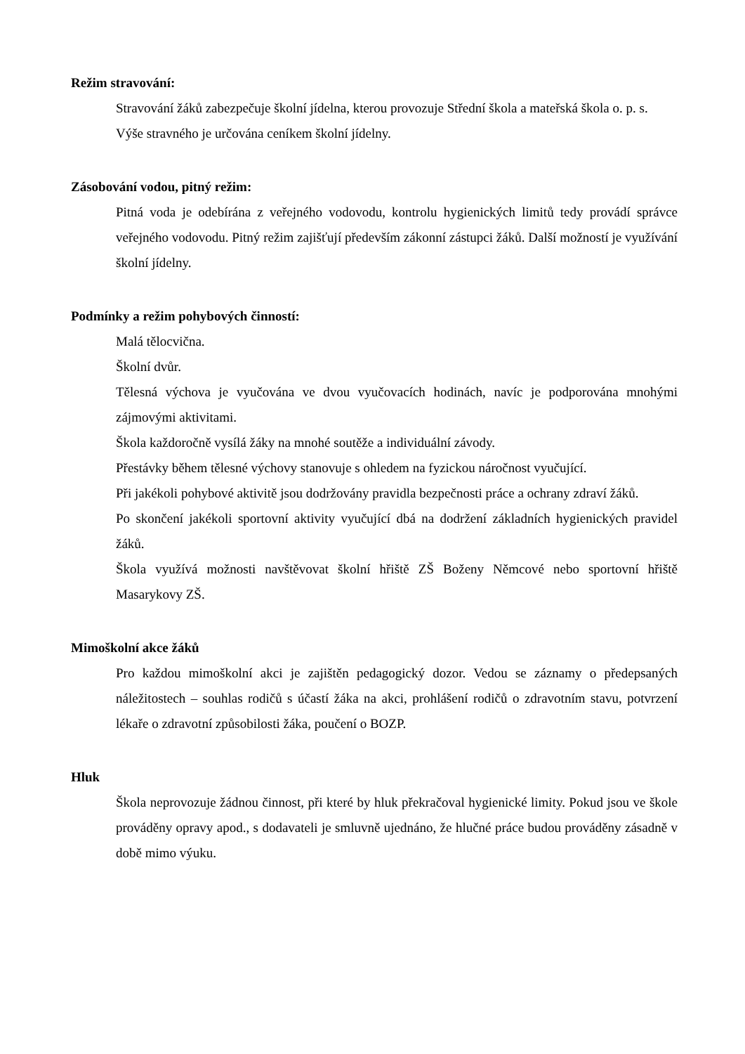Režim stravování:
Stravování žáků zabezpečuje školní jídelna, kterou provozuje Střední škola a mateřská škola o. p. s.
Výše stravného je určována ceníkem školní jídelny.
Zásobování vodou, pitný režim:
Pitná voda je odebírána z veřejného vodovodu, kontrolu hygienických limitů tedy provádí správce veřejného vodovodu. Pitný režim zajišťují především zákonní zástupci žáků. Další možností je využívání školní jídelny.
Podmínky a režim pohybových činností:
Malá tělocvična.
Školní dvůr.
Tělesná výchova je vyučována ve dvou vyučovacích hodinách, navíc je podporována mnohými zájmovými aktivitami.
Škola každoročně vysílá žáky na mnohé soutěže a individuální závody.
Přestávky během tělesné výchovy stanovuje s ohledem na fyzickou náročnost vyučující.
Při jakékoli pohybové aktivitě jsou dodržovány pravidla bezpečnosti práce a ochrany zdraví žáků.
Po skončení jakékoli sportovní aktivity vyučující dbá na dodržení základních hygienických pravidel žáků.
Škola využívá možnosti navštěvovat školní hřiště ZŠ Boženy Němcové nebo sportovní hřiště Masarykovy ZŠ.
Mimoškolní akce žáků
Pro každou mimoškolní akci je zajištěn pedagogický dozor. Vedou se záznamy o předepsaných náležitostech – souhlas rodičů s účastí žáka na akci, prohlášení rodičů o zdravotním stavu, potvrzení lékaře o zdravotní způsobilosti žáka, poučení o BOZP.
Hluk
Škola neprovozuje žádnou činnost, při které by hluk překračoval hygienické limity. Pokud jsou ve škole prováděny opravy apod., s dodavateli je smluvně ujednáno, že hlučné práce budou prováděny zásadně v době mimo výuku.